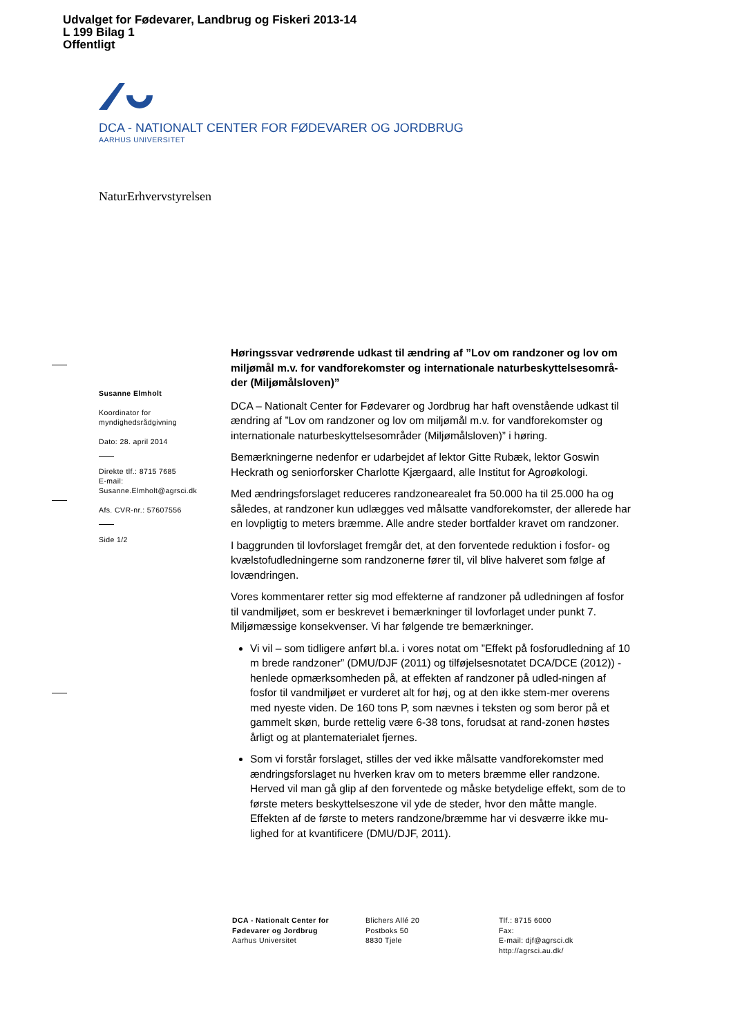Udvalget for Fødevarer, Landbrug og Fiskeri 2013-14
L 199 Bilag 1
Offentligt
DCA - NATIONALT CENTER FOR FØDEVARER OG JORDBRUG
AARHUS UNIVERSITET
NaturErhvervstyrelsen
Susanne Elmholt
Koordinator for myndighedsrådgivning
Dato: 28. april 2014
Direkte tlf.: 8715 7685
E-mail: Susanne.Elmholt@agrsci.dk
Afs. CVR-nr.: 57607556
Side 1/2
Høringssvar vedrørende udkast til ændring af ”Lov om randzoner og lov om miljømål m.v. for vandforekomster og internationale naturbeskyttelsesområ-der (Miljømålsloven)”
DCA – Nationalt Center for Fødevarer og Jordbrug har haft ovenstående udkast til ændring af ”Lov om randzoner og lov om miljømål m.v. for vandforekomster og internationale naturbeskyttelsesområder (Miljømålsloven)” i høring.
Bemærkningerne nedenfor er udarbejdet af lektor Gitte Rubæk, lektor Goswin Heckrath og seniorforsker Charlotte Kjærgaard, alle Institut for Agroøkologi.
Med ændringsforslaget reduceres randzonearealet fra 50.000 ha til 25.000 ha og således, at randzoner kun udlægges ved målsatte vandforekomster, der allerede har en lovpligtig to meters bræmme. Alle andre steder bortfalder kravet om randzoner.
I baggrunden til lovforslaget fremgår det, at den forventede reduktion i fosfor- og kvælstofudledningerne som randzonerne fører til, vil blive halveret som følge af lovændringen.
Vores kommentarer retter sig mod effekterne af randzoner på udledningen af fosfor til vandmiljøet, som er beskrevet i bemærkninger til lovforlaget under punkt 7. Miljømæssige konsekvenser. Vi har følgende tre bemærkninger.
Vi vil – som tidligere anført bl.a. i vores notat om ”Effekt på fosforudledning af 10 m brede randzoner” (DMU/DJF (2011) og tilføjelsesnotatet DCA/DCE (2012)) - henlede opmærksomheden på, at effekten af randzoner på udled-ningen af fosfor til vandmiljøet er vurderet alt for høj, og at den ikke stem-mer overens med nyeste viden. De 160 tons P, som nævnes i teksten og som beror på et gammelt skøn, burde rettelig være 6-38 tons, forudsat at rand-zonen høstes årligt og at plantematerialet fjernes.
Som vi forstår forslaget, stilles der ved ikke målsatte vandforekomster med ændringsforslaget nu hverken krav om to meters bræmme eller randzone. Herved vil man gå glip af den forventede og måske betydelige effekt, som de to første meters beskyttelseszone vil yde de steder, hvor den måtte mangle. Effekten af de første to meters randzone/bræmme har vi desværre ikke mu-lighed for at kvantificere (DMU/DJF, 2011).
DCA - Nationalt Center for Fødevarer og Jordbrug
Aarhus Universitet
Blichers Allé 20
Postboks 50
8830 Tjele
Tlf.: 8715 6000
Fax:
E-mail: djf@agrsci.dk
http://agrsci.au.dk/